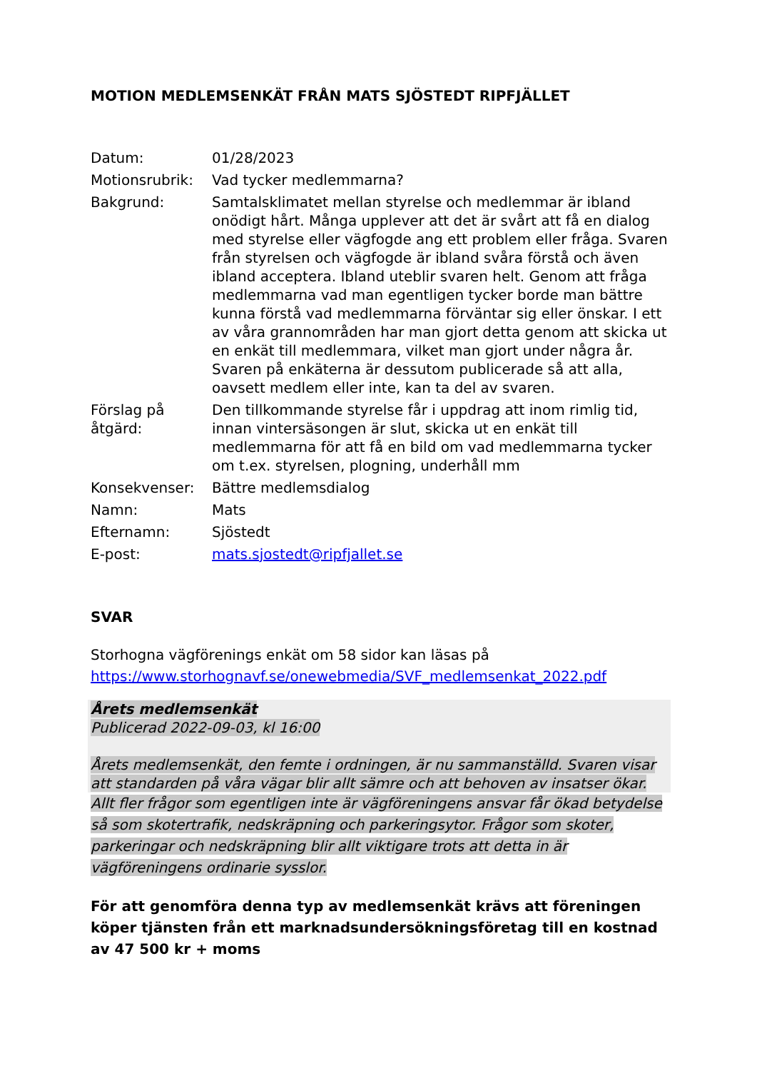MOTION MEDLEMSENKÄT FRÅN MATS SJÖSTEDT RIPFJÄLLET
| Datum: | 01/28/2023 |
| Motionsrubrik: | Vad tycker medlemmarna? |
| Bakgrund: | Samtalsklimatet mellan styrelse och medlemmar är ibland onödigt hårt. Många upplever att det är svårt att få en dialog med styrelse eller vägfogde ang ett problem eller fråga. Svaren från styrelsen och vägfogde är ibland svåra förstå och även ibland acceptera. Ibland uteblir svaren helt. Genom att fråga medlemmarna vad man egentligen tycker borde man bättre kunna förstå vad medlemmarna förväntar sig eller önskar. I ett av våra grannområden har man gjort detta genom att skicka ut en enkät till medlemmara, vilket man gjort under några år. Svaren på enkäterna är dessutom publicerade så att alla, oavsett medlem eller inte, kan ta del av svaren. |
| Förslag på åtgärd: | Den tillkommande styrelse får i uppdrag att inom rimlig tid, innan vintersäsongen är slut, skicka ut en enkät till medlemmarna för att få en bild om vad medlemmarna tycker om t.ex. styrelsen, plogning, underhåll mm |
| Konsekvenser: | Bättre medlemsdialog |
| Namn: | Mats |
| Efternamn: | Sjöstedt |
| E-post: | mats.sjostedt@ripfjallet.se |
SVAR
Storhogna vägförenings enkät om 58 sidor kan läsas på https://www.storhognavf.se/onewebmedia/SVF_medlemsenkat_2022.pdf
Årets medlemsenkät
Publicerad 2022-09-03, kl 16:00
Årets medlemsenkät, den femte i ordningen, är nu sammanställd. Svaren visar att standarden på våra vägar blir allt sämre och att behoven av insatser ökar.
Allt fler frågor som egentligen inte är vägföreningens ansvar får ökad betydelse så som skotertrafik, nedskräpning och parkeringsytor. Frågor som skoter, parkeringar och nedskräpning blir allt viktigare trots att detta in är vägföreningens ordinarie sysslor.
För att genomföra denna typ av medlemsenkät krävs att föreningen köper tjänsten från ett marknadsundersökningsföretag till en kostnad av 47 500 kr + moms